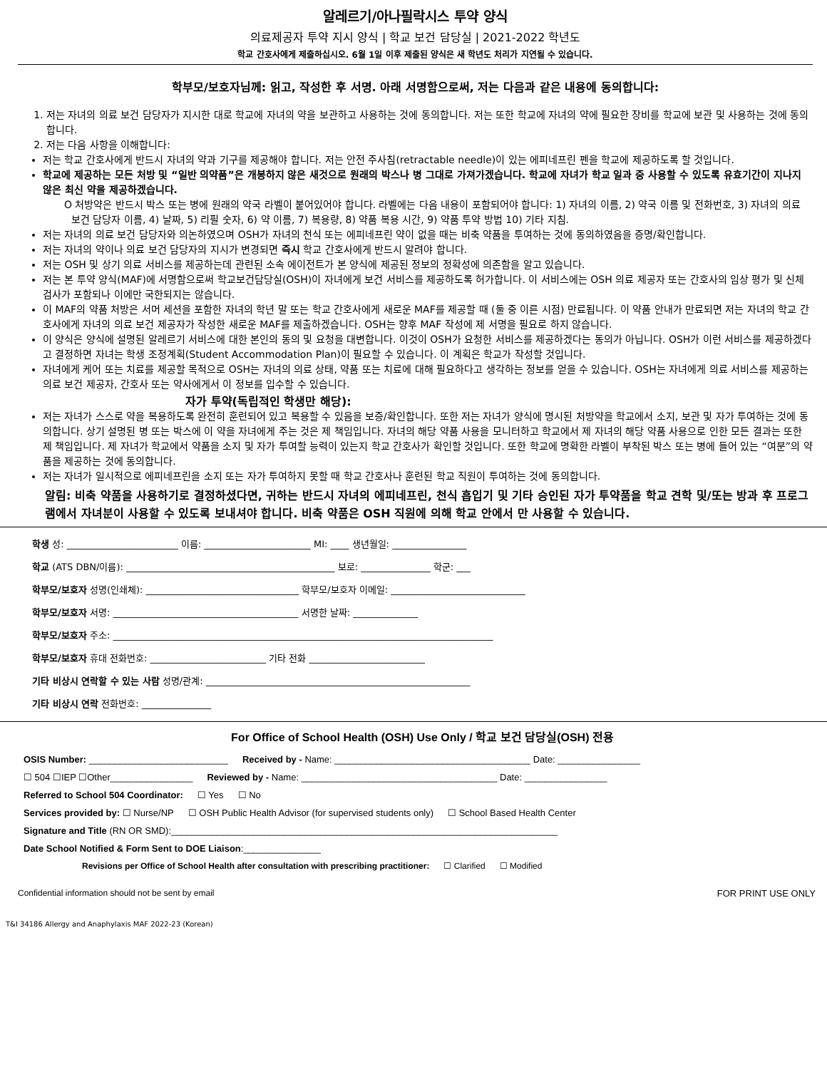알레르기/아나필락시스 투약 양식
의료제공자 투약 지시 양식 | 학교 보건 담당실 | 2021-2022 학년도
학교 간호사에게 제출하십시오. 6월 1일 이후 제출된 양식은 새 학년도 처리가 지연될 수 있습니다.
학부모/보호자님께: 읽고, 작성한 후 서명. 아래 서명함으로써, 저는 다음과 같은 내용에 동의합니다:
1. 저는 자녀의 의료 보건 담당자가 지시한 대로 학교에 자녀의 약을 보관하고 사용하는 것에 동의합니다. 저는 또한 학교에 자녀의 약에 필요한 장비를 학교에 보관 및 사용하는 것에 동의합니다.
2. 저는 다음 사항을 이해합니다:
저는 학교 간호사에게 반드시 자녀의 약과 기구를 제공해야 합니다. 저는 안전 주사침(retractable needle)이 있는 에피네프린 펜을 학교에 제공하도록 할 것입니다.
학교에 제공하는 모든 처방 및 “일반 의약품”은 개봉하지 않은 새것으로 원래의 박스나 병 그대로 가져가겠습니다. 학교에 자녀가 학교 일과 중 사용할 수 있도록 유효기간이 지나지 않은 최신 약을 제공하겠습니다.
O 처방약은 반드시 박스 또는 병에 원래의 약국 라벨이 붙어있어야 합니다. 라벨에는 다음 내용이 포함되어야 합니다: 1) 자녀의 이름, 2) 약국 이름 및 전화번호, 3) 자녀의 의료 보건 담당자 이름, 4) 날짜, 5) 리필 숫자, 6) 약 이름, 7) 복용량, 8) 약품 복용 시간, 9) 약품 투약 방법 10) 기타 지침.
저는 자녀의 의료 보건 담당자와 의논하였으며 OSH가 자녀의 천식 또는 에피네프린 약이 없을 때는 비축 약품을 투여하는 것에 동의하였음을 증명/확인합니다.
저는 자녀의 약이나 의료 보건 담당자의 지시가 변경되면 즉시 학교 간호사에게 반드시 알려야 합니다.
저는 OSH 및 상기 의료 서비스를 제공하는데 관련된 소속 에이전트가 본 양식에 제공된 정보의 정확성에 의존함을 알고 있습니다.
저는 본 투약 양식(MAF)에 서명함으로써 학교보건담당실(OSH)이 자녀에게 보건 서비스를 제공하도록 허가합니다. 이 서비스에는 OSH 의료 제공자 또는 간호사의 임상 평가 및 신체 검사가 포함되나 이에만 국한되지는 않습니다.
이 MAF의 약품 처방은 서머 세션을 포함한 자녀의 학년 말 또는 학교 간호사에게 새로운 MAF를 제공할 때 (둘 중 이른 시점) 만료됩니다. 이 약품 안내가 만료되면 저는 자녀의 학교 간호사에게 자녀의 의료 보건 제공자가 작성한 새로운 MAF를 제출하겠습니다. OSH는 향후 MAF 작성에 제 서명을 필요로 하지 않습니다.
이 양식은 양식에 설명된 알레르기 서비스에 대한 본인의 동의 및 요청을 대변합니다. 이것이 OSH가 요청한 서비스를 제공하겠다는 동의가 아닙니다. OSH가 이런 서비스를 제공하겠다고 결정하면 자녀는 학생 조정계획(Student Accommodation Plan)이 필요할 수 있습니다. 이 계획은 학교가 작성할 것입니다.
자녀에게 케어 또는 치료를 제공할 목적으로 OSH는 자녀의 의료 상태, 약품 또는 치료에 대해 필요하다고 생각하는 정보를 얻을 수 있습니다. OSH는 자녀에게 의료 서비스를 제공하는 의료 보건 제공자, 간호사 또는 약사에게서 이 정보를 입수할 수 있습니다.
자가 투약(독립적인 학생만 해당):
저는 자녀가 스스로 약을 복용하도록 완전히 훈련되어 있고 복용할 수 있음을 보증/확인합니다. 또한 저는 자녀가 양식에 명시된 처방약을 학교에서 소지, 보관 및 자가 투여하는 것에 동의합니다. 상기 설명된 병 또는 박스에 이 약을 자녀에게 주는 것은 제 책임입니다. 자녀의 해당 약품 사용을 모니터하고 학교에서 제 자녀의 해당 약품 사용으로 인한 모든 결과는 또한 제 책임입니다. 제 자녀가 학교에서 약품을 소지 및 자가 투여할 능력이 있는지 학교 간호사가 확인할 것입니다. 또한 학교에 명확한 라벨이 부착된 박스 또는 병에 들어 있는 “여분”의 약품을 제공하는 것에 동의합니다.
저는 자녀가 일시적으로 에피네프린을 소지 또는 자가 투여하지 못할 때 학교 간호사나 훈련된 학교 직원이 투여하는 것에 동의합니다.
알림: 비축 약품을 사용하기로 결정하셨다면, 귀하는 반드시 자녀의 에피네프린, 천식 흡입기 및 기타 승인된 자가 투약품을 학교 견학 및/또는 방과 후 프로그램에서 자녀분이 사용할 수 있도록 보내셔야 합니다. 비축 약품은 OSH 직원에 의해 학교 안에서 만 사용할 수 있습니다.
학생 성: ________________________ 이름: _______________________ MI: ____ 생년월일: ________________
학교 (ATS DBN/이름): _____________________________________________ 보로: _______________ 학군: ___
학부모/보호자 성명(인쇄체): _________________________________ 학부모/보호자 이메일: _____________________________
학부모/보호자 서명: ________________________________________ 서명한 날짜: ______________
학부모/보호자 주소: __________________________________________________________________________________
학부모/보호자 휴대 전화번호: _________________________ 기타 전화 _________________________
기타 비상시 연락할 수 있는 사람 성명/관계: _________________________________________________________
기타 비상시 연락 전화번호: _______________
For Office of School Health (OSH) Use Only / 학교 보건 담당실(OSH) 전용
OSIS Number: ___________________________ Received by - Name: ______________________________________ Date: ________________
☐ 504 ☐IEP ☐Other________________ Reviewed by - Name: ______________________________________ Date: ________________
Referred to School 504 Coordinator: ☐ Yes ☐ No
Services provided by: ☐ Nurse/NP ☐ OSH Public Health Advisor (for supervised students only) ☐ School Based Health Center
Signature and Title (RN OR SMD):___________________________________________________________________________
Date School Notified & Form Sent to DOE Liaison:_______________
Revisions per Office of School Health after consultation with prescribing practitioner: ☐ Clarified ☐ Modified
Confidential information should not be sent by email FOR PRINT USE ONLY
T&I 34186 Allergy and Anaphylaxis MAF 2022-23 (Korean)